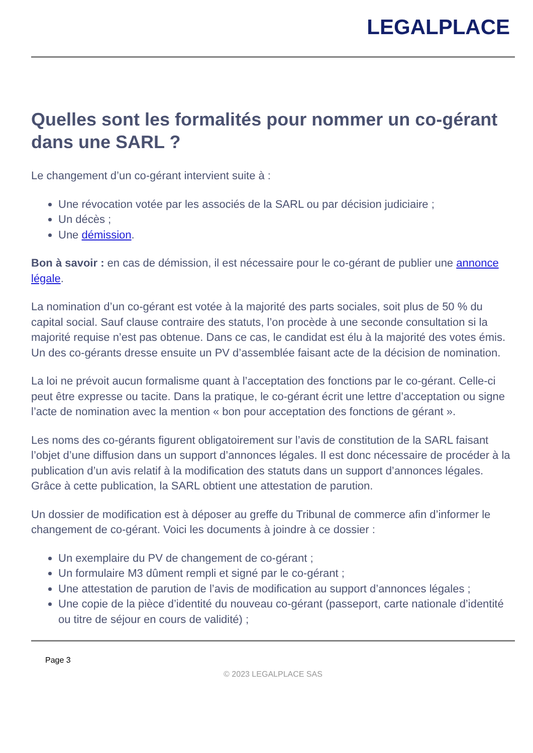LEGALPLACE
Quelles sont les formalités pour nommer un co-gérant dans une SARL ?
Le changement d’un co-gérant intervient suite à :
Une révocation votée par les associés de la SARL ou par décision judiciaire ;
Un décès ;
Une démission.
Bon à savoir : en cas de démission, il est nécessaire pour le co-gérant de publier une annonce légale.
La nomination d’un co-gérant est votée à la majorité des parts sociales, soit plus de 50 % du capital social. Sauf clause contraire des statuts, l’on procède à une seconde consultation si la majorité requise n’est pas obtenue. Dans ce cas, le candidat est élu à la majorité des votes émis. Un des co-gérants dresse ensuite un PV d’assemblée faisant acte de la décision de nomination.
La loi ne prévoit aucun formalisme quant à l’acceptation des fonctions par le co-gérant. Celle-ci peut être expresse ou tacite. Dans la pratique, le co-gérant écrit une lettre d’acceptation ou signe l’acte de nomination avec la mention « bon pour acceptation des fonctions de gérant ».
Les noms des co-gérants figurent obligatoirement sur l’avis de constitution de la SARL faisant l’objet d’une diffusion dans un support d’annonces légales. Il est donc nécessaire de procéder à la publication d’un avis relatif à la modification des statuts dans un support d’annonces légales. Grâce à cette publication, la SARL obtient une attestation de parution.
Un dossier de modification est à déposer au greffe du Tribunal de commerce afin d’informer le changement de co-gérant. Voici les documents à joindre à ce dossier :
Un exemplaire du PV de changement de co-gérant ;
Un formulaire M3 dûment rempli et signé par le co-gérant ;
Une attestation de parution de l’avis de modification au support d’annonces légales ;
Une copie de la pièce d’identité du nouveau co-gérant (passeport, carte nationale d’identité ou titre de séjour en cours de validité) ;
Page 3
© 2023 LEGALPLACE SAS